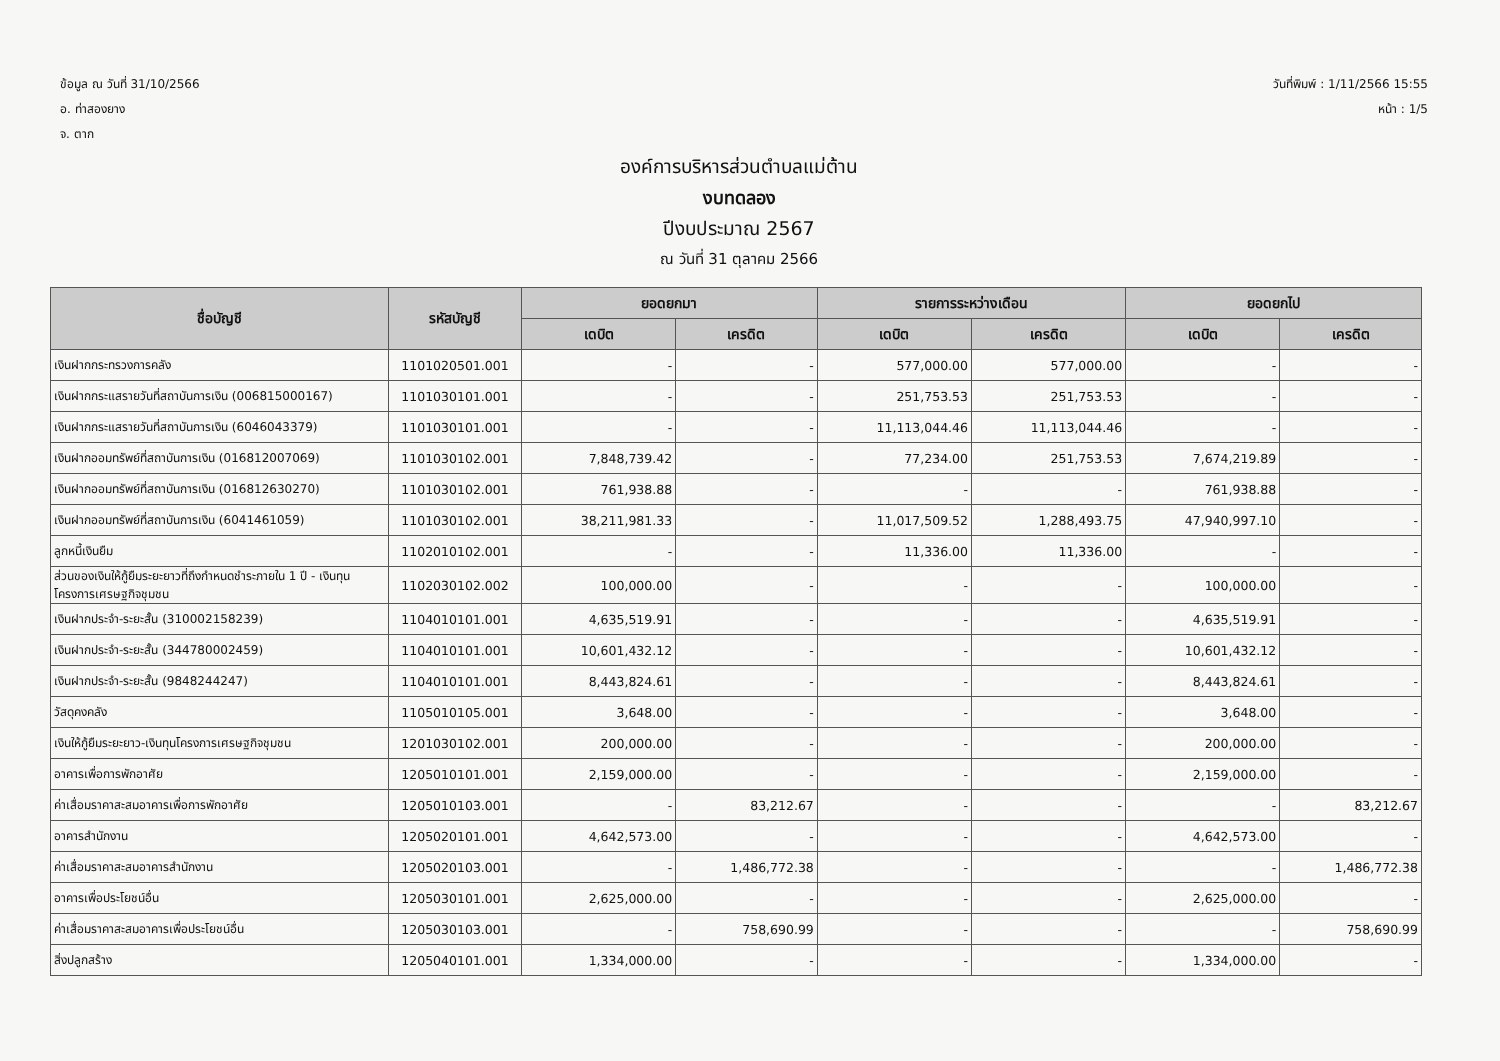ข้อมูล ณ วันที่ 31/10/2566
อ. ท่าสองยาง
จ. ตาก
วันที่พิมพ์ : 1/11/2566 15:55
หน้า : 1/5
องค์การบริหารส่วนตำบลแม่ต้าน
งบทดลอง
ปีงบประมาณ 2567
ณ วันที่ 31 ตุลาคม 2566
| ชื่อบัญชี | รหัสบัญชี | ยอดยกมา | | รายการระหว่างเดือน | | ยอดยกไป | |
| --- | --- | --- | --- | --- | --- | --- | --- |
| | | เดบิต | เครดิต | เดบิต | เครดิต | เดบิต | เครดิต |
| เงินฝากกระทรวงการคลัง | 1101020501.001 | - | - | 577,000.00 | 577,000.00 | - | - |
| เงินฝากกระแสรายวันที่สถาบันการเงิน (006815000167) | 1101030101.001 | - | - | 251,753.53 | 251,753.53 | - | - |
| เงินฝากกระแสรายวันที่สถาบันการเงิน (6046043379) | 1101030101.001 | - | - | 11,113,044.46 | 11,113,044.46 | - | - |
| เงินฝากออมทรัพย์ที่สถาบันการเงิน (016812007069) | 1101030102.001 | 7,848,739.42 | - | 77,234.00 | 251,753.53 | 7,674,219.89 | - |
| เงินฝากออมทรัพย์ที่สถาบันการเงิน (016812630270) | 1101030102.001 | 761,938.88 | - | - | - | 761,938.88 | - |
| เงินฝากออมทรัพย์ที่สถาบันการเงิน (6041461059) | 1101030102.001 | 38,211,981.33 | - | 11,017,509.52 | 1,288,493.75 | 47,940,997.10 | - |
| ลูกหนี้เงินยืม | 1102010102.001 | - | - | 11,336.00 | 11,336.00 | - | - |
| ส่วนของเงินให้กู้ยืมระยะยาวที่ถึงกำหนดชำระภายใน 1 ปี - เงินทุนโครงการเศรษฐกิจชุมชน | 1102030102.002 | 100,000.00 | - | - | - | 100,000.00 | - |
| เงินฝากประจำ-ระยะสั้น (310002158239) | 1104010101.001 | 4,635,519.91 | - | - | - | 4,635,519.91 | - |
| เงินฝากประจำ-ระยะสั้น (344780002459) | 1104010101.001 | 10,601,432.12 | - | - | - | 10,601,432.12 | - |
| เงินฝากประจำ-ระยะสั้น (9848244247) | 1104010101.001 | 8,443,824.61 | - | - | - | 8,443,824.61 | - |
| วัสดุคงคลัง | 1105010105.001 | 3,648.00 | - | - | - | 3,648.00 | - |
| เงินให้กู้ยืมระยะยาว-เงินทุนโครงการเศรษฐกิจชุมชน | 1201030102.001 | 200,000.00 | - | - | - | 200,000.00 | - |
| อาคารเพื่อการพักอาศัย | 1205010101.001 | 2,159,000.00 | - | - | - | 2,159,000.00 | - |
| ค่าเสื่อมราคาสะสมอาคารเพื่อการพักอาศัย | 1205010103.001 | - | 83,212.67 | - | - | - | 83,212.67 |
| อาคารสำนักงาน | 1205020101.001 | 4,642,573.00 | - | - | - | 4,642,573.00 | - |
| ค่าเสื่อมราคาสะสมอาคารสำนักงาน | 1205020103.001 | - | 1,486,772.38 | - | - | - | 1,486,772.38 |
| อาคารเพื่อประโยชน์อื่น | 1205030101.001 | 2,625,000.00 | - | - | - | 2,625,000.00 | - |
| ค่าเสื่อมราคาสะสมอาคารเพื่อประโยชน์อื่น | 1205030103.001 | - | 758,690.99 | - | - | - | 758,690.99 |
| สิ่งปลูกสร้าง | 1205040101.001 | 1,334,000.00 | - | - | - | 1,334,000.00 | - |